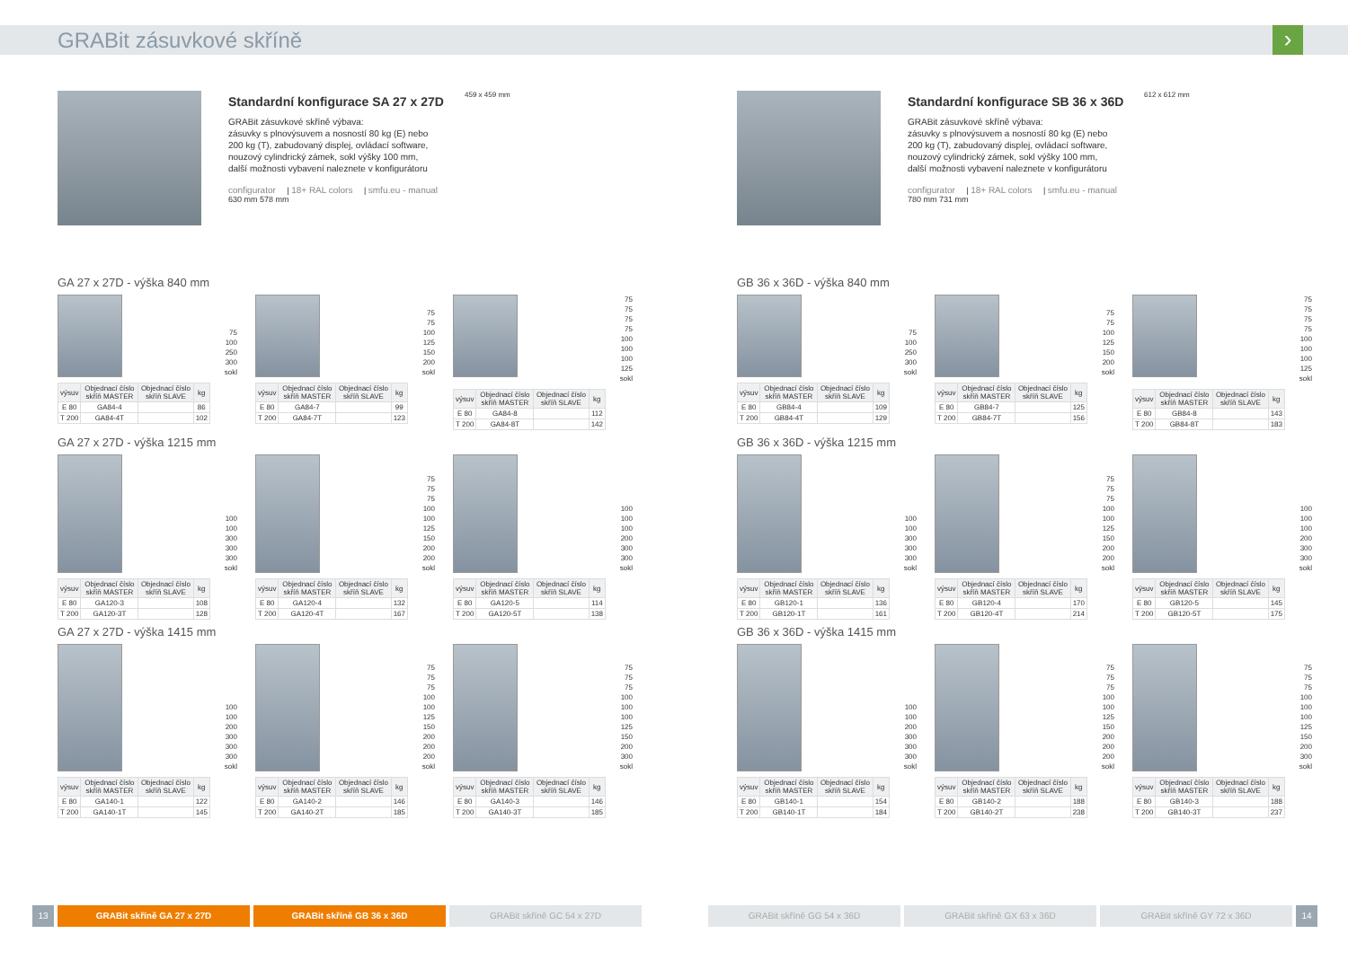GRABit zásuvkové skříně
›
Standardní konfigurace SA 27 x 27D
GRABit zásuvkové skříně výbava:
zásuvky s plnovýsuvem a nosností 80 kg (E) nebo
200 kg (T), zabudovaný displej, ovládací software,
nouzový cylindrický zámek, sokl výšky 100 mm,
další možnosti vybavení naleznete v konfigurátoru
configurator | 18+ RAL colors | smfu.eu - manual
630 mm 578 mm
459 x 459 mm
GA 27 x 27D - výška 840 mm
75
100
250
300
sokl
| výsuv | Objednací číslo skříň MASTER | Objednací číslo skříň SLAVE | kg |
| --- | --- | --- | --- |
| E 80 | GA84-4 | | 86 |
| T 200 | GA84-4T | | 102 |
75
75
100
125
150
200
sokl
| výsuv | Objednací číslo skříň MASTER | Objednací číslo skříň SLAVE | kg |
| --- | --- | --- | --- |
| E 80 | GA84-7 | | 99 |
| T 200 | GA84-7T | | 123 |
75
75
75
75
100
100
100
125
sokl
| výsuv | Objednací číslo skříň MASTER | Objednací číslo skříň SLAVE | kg |
| --- | --- | --- | --- |
| E 80 | GA84-8 | | 112 |
| T 200 | GA84-8T | | 142 |
GA 27 x 27D - výška 1215 mm
100
100
300
300
300
sokl
| výsuv | Objednací číslo skříň MASTER | Objednací číslo skříň SLAVE | kg |
| --- | --- | --- | --- |
| E 80 | GA120-3 | | 108 |
| T 200 | GA120-3T | | 128 |
75
75
75
100
100
125
150
200
200
sokl
| výsuv | Objednací číslo skříň MASTER | Objednací číslo skříň SLAVE | kg |
| --- | --- | --- | --- |
| E 80 | GA120-4 | | 132 |
| T 200 | GA120-4T | | 167 |
100
100
100
200
300
300
sokl
| výsuv | Objednací číslo skříň MASTER | Objednací číslo skříň SLAVE | kg |
| --- | --- | --- | --- |
| E 80 | GA120-5 | | 114 |
| T 200 | GA120-5T | | 138 |
GA 27 x 27D - výška 1415 mm
100
100
200
300
300
300
sokl
| výsuv | Objednací číslo skříň MASTER | Objednací číslo skříň SLAVE | kg |
| --- | --- | --- | --- |
| E 80 | GA140-1 | | 122 |
| T 200 | GA140-1T | | 145 |
75
75
75
100
100
125
150
200
200
200
sokl
| výsuv | Objednací číslo skříň MASTER | Objednací číslo skříň SLAVE | kg |
| --- | --- | --- | --- |
| E 80 | GA140-2 | | 146 |
| T 200 | GA140-2T | | 185 |
75
75
75
100
100
100
125
150
200
300
sokl
| výsuv | Objednací číslo skříň MASTER | Objednací číslo skříň SLAVE | kg |
| --- | --- | --- | --- |
| E 80 | GA140-3 | | 146 |
| T 200 | GA140-3T | | 185 |
Standardní konfigurace SB 36 x 36D
GRABit zásuvkové skříně výbava:
zásuvky s plnovýsuvem a nosností 80 kg (E) nebo
200 kg (T), zabudovaný displej, ovládací software,
nouzový cylindrický zámek, sokl výšky 100 mm,
další možnosti vybavení naleznete v konfigurátoru
configurator | 18+ RAL colors | smfu.eu - manual
780 mm 731 mm
612 x 612 mm
GB 36 x 36D - výška 840 mm
75
100
250
300
sokl
| výsuv | Objednací číslo skříň MASTER | Objednací číslo skříň SLAVE | kg |
| --- | --- | --- | --- |
| E 80 | GB84-4 | | 109 |
| T 200 | GB84-4T | | 129 |
75
75
100
125
150
200
sokl
| výsuv | Objednací číslo skříň MASTER | Objednací číslo skříň SLAVE | kg |
| --- | --- | --- | --- |
| E 80 | GB84-7 | | 125 |
| T 200 | GB84-7T | | 156 |
75
75
75
75
100
100
100
125
sokl
| výsuv | Objednací číslo skříň MASTER | Objednací číslo skříň SLAVE | kg |
| --- | --- | --- | --- |
| E 80 | GB84-8 | | 143 |
| T 200 | GB84-8T | | 183 |
GB 36 x 36D - výška 1215 mm
100
100
300
300
300
sokl
| výsuv | Objednací číslo skříň MASTER | Objednací číslo skříň SLAVE | kg |
| --- | --- | --- | --- |
| E 80 | GB120-1 | | 136 |
| T 200 | GB120-1T | | 161 |
75
75
75
100
100
125
150
200
200
sokl
| výsuv | Objednací číslo skříň MASTER | Objednací číslo skříň SLAVE | kg |
| --- | --- | --- | --- |
| E 80 | GB120-4 | | 170 |
| T 200 | GB120-4T | | 214 |
100
100
100
200
300
300
sokl
| výsuv | Objednací číslo skříň MASTER | Objednací číslo skříň SLAVE | kg |
| --- | --- | --- | --- |
| E 80 | GB120-5 | | 145 |
| T 200 | GB120-5T | | 175 |
GB 36 x 36D - výška 1415 mm
100
100
200
300
300
300
sokl
| výsuv | Objednací číslo skříň MASTER | Objednací číslo skříň SLAVE | kg |
| --- | --- | --- | --- |
| E 80 | GB140-1 | | 154 |
| T 200 | GB140-1T | | 184 |
75
75
75
100
100
125
150
200
200
200
sokl
| výsuv | Objednací číslo skříň MASTER | Objednací číslo skříň SLAVE | kg |
| --- | --- | --- | --- |
| E 80 | GB140-2 | | 188 |
| T 200 | GB140-2T | | 238 |
75
75
75
100
100
100
125
150
200
300
sokl
| výsuv | Objednací číslo skříň MASTER | Objednací číslo skříň SLAVE | kg |
| --- | --- | --- | --- |
| E 80 | GB140-3 | | 188 |
| T 200 | GB140-3T | | 237 |
13 GRABit skříně GA 27 x 27D GRABit skříně GB 36 x 36D GRABit skříně GC 54 x 27D GRABit skříně GG 54 x 36D GRABit skříně GX 63 x 36D GRABit skříně GY 72 x 36D 14